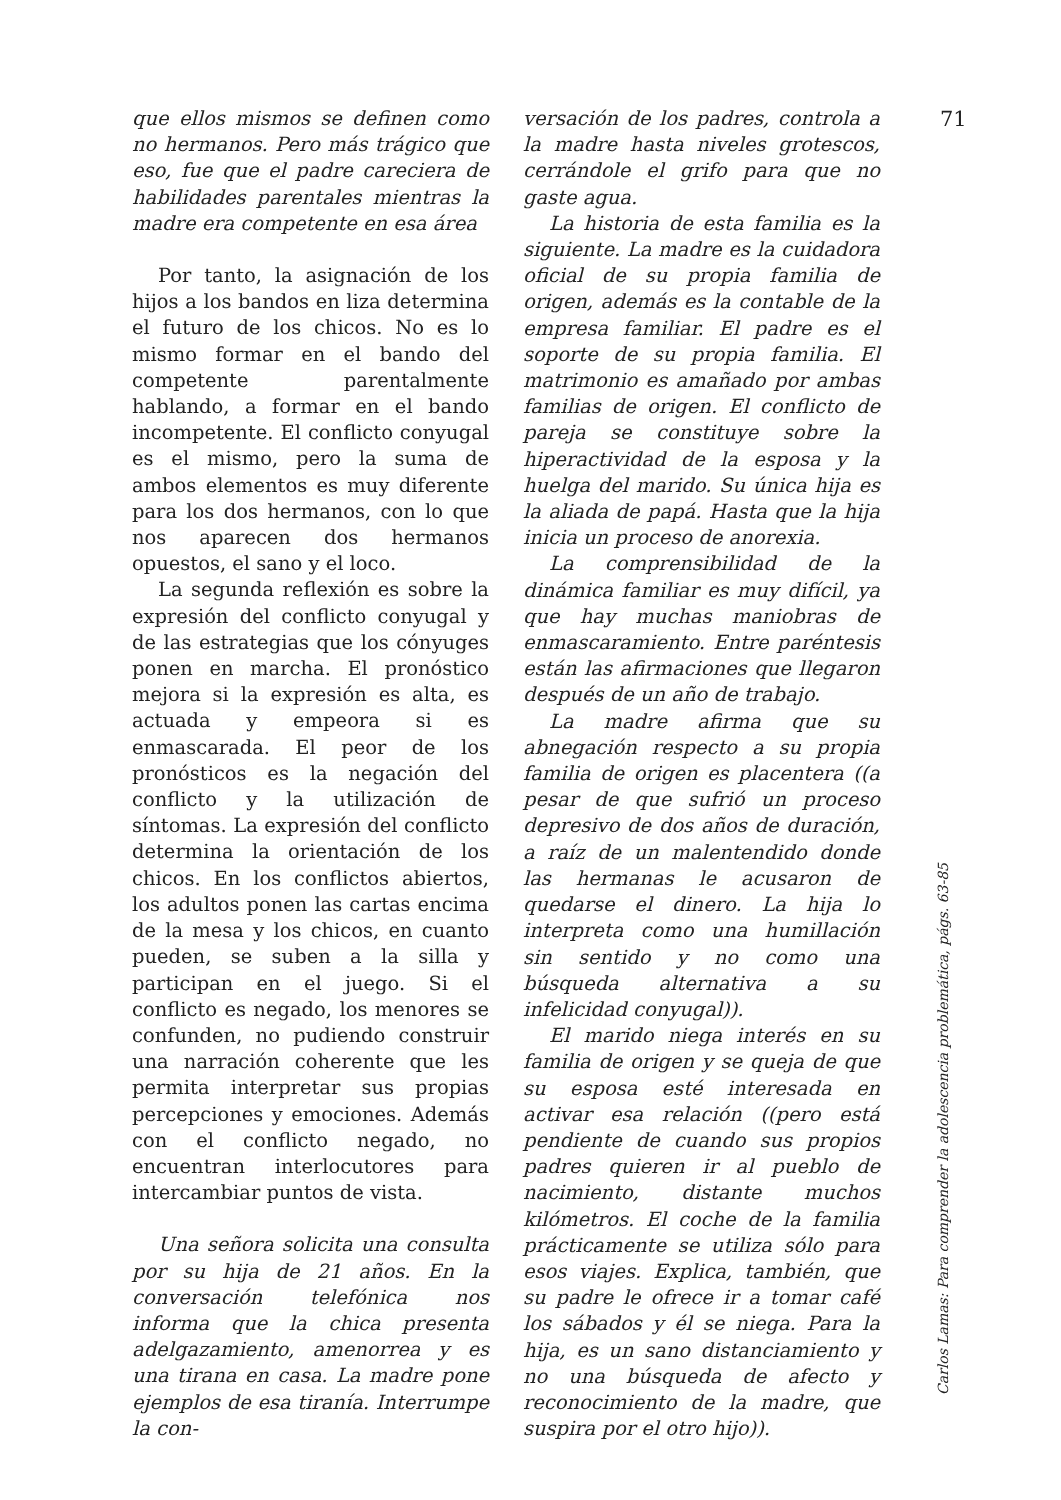que ellos mismos se definen como no hermanos. Pero más trágico que eso, fue que el padre careciera de habilidades parentales mientras la madre era competente en esa área
Por tanto, la asignación de los hijos a los bandos en liza determina el futuro de los chicos. No es lo mismo formar en el bando del competente parentalmente hablando, a formar en el bando incompetente. El conflicto conyugal es el mismo, pero la suma de ambos elementos es muy diferente para los dos hermanos, con lo que nos aparecen dos hermanos opuestos, el sano y el loco.
La segunda reflexión es sobre la expresión del conflicto conyugal y de las estrategias que los cónyuges ponen en marcha. El pronóstico mejora si la expresión es alta, es actuada y empeora si es enmascarada. El peor de los pronósticos es la negación del conflicto y la utilización de síntomas. La expresión del conflicto determina la orientación de los chicos. En los conflictos abiertos, los adultos ponen las cartas encima de la mesa y los chicos, en cuanto pueden, se suben a la silla y participan en el juego. Si el conflicto es negado, los menores se confunden, no pudiendo construir una narración coherente que les permita interpretar sus propias percepciones y emociones. Además con el conflicto negado, no encuentran interlocutores para intercambiar puntos de vista.
Una señora solicita una consulta por su hija de 21 años. En la conversación telefónica nos informa que la chica presenta adelgazamiento, amenorrea y es una tirana en casa. La madre pone ejemplos de esa tiranía. Interrumpe la con-
versación de los padres, controla a la madre hasta niveles grotescos, cerrándole el grifo para que no gaste agua.
La historia de esta familia es la siguiente. La madre es la cuidadora oficial de su propia familia de origen, además es la contable de la empresa familiar. El padre es el soporte de su propia familia. El matrimonio es amañado por ambas familias de origen. El conflicto de pareja se constituye sobre la hiperactividad de la esposa y la huelga del marido. Su única hija es la aliada de papá. Hasta que la hija inicia un proceso de anorexia.
La comprensibilidad de la dinámica familiar es muy difícil, ya que hay muchas maniobras de enmascaramiento. Entre paréntesis están las afirmaciones que llegaron después de un año de trabajo.
La madre afirma que su abnegación respecto a su propia familia de origen es placentera ((a pesar de que sufrió un proceso depresivo de dos años de duración, a raíz de un malentendido donde las hermanas le acusaron de quedarse el dinero. La hija lo interpreta como una humillación sin sentido y no como una búsqueda alternativa a su infelicidad conyugal)).
El marido niega interés en su familia de origen y se queja de que su esposa esté interesada en activar esa relación ((pero está pendiente de cuando sus propios padres quieren ir al pueblo de nacimiento, distante muchos kilómetros. El coche de la familia prácticamente se utiliza sólo para esos viajes. Explica, también, que su padre le ofrece ir a tomar café los sábados y él se niega. Para la hija, es un sano distanciamiento y no una búsqueda de afecto y reconocimiento de la madre, que suspira por el otro hijo)).
71
Carlos Lamas: Para comprender la adolescencia problemática, págs. 63-85